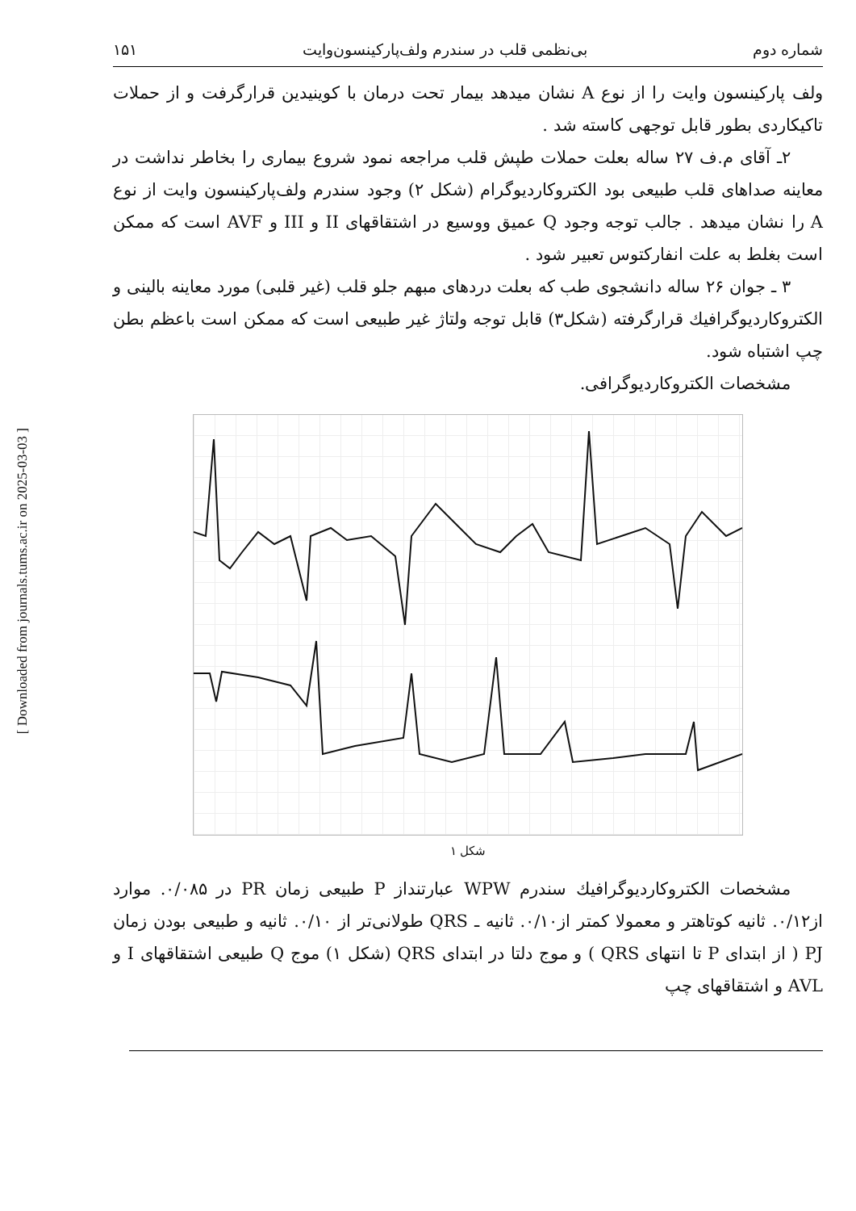[ Downloaded from journals.tums.ac.ir on 2025-03-03 ]
شماره دوم بی‌نظمی قلب در سندرم ولف‌پارکینسون‌وایت ۱۵۱
ولف پارکینسون وایت را از نوع A نشان میدهد بیمار تحت درمان با کوینیدین قرارگرفت و از حملات تاکیکاردی بطور قابل توجهی کاسته شد .
۲ـ آقای م.ف ۲۷ ساله بعلت حملات طپش قلب مراجعه نمود شروع بیماری را بخاطر نداشت در معاینه صداهای قلب طبیعی بود الکتروکاردیوگرام (شکل ۲) وجود سندرم ولف‌پارکینسون وایت از نوع A را نشان میدهد . جالب توجه وجود Q عمیق ووسیع در اشتقاقهای II و III و AVF است که ممکن است بغلط به علت انفارکتوس تعبیر شود .
۳ ـ جوان ۲۶ ساله دانشجوی طب که بعلت دردهای مبهم جلو قلب (غیر قلبی) مورد معاینه بالینی و الکتروکاردیوگرافیك قرارگرفته (شکل۳) قابل توجه ولتاژ غیر طبیعی است که ممکن است باعظم بطن چپ اشتباه شود.
مشخصات الکتروکاردیوگرافی.
شکل ۱
مشخصات الکتروکاردیوگرافیك سندرم WPW عبارتنداز P طبیعی زمان PR در ۰/۰۸۵. موارد از۰/۱۲. ثانیه کوتاهتر و معمولا کمتر از۰/۱۰. ثانیه ـ QRS طولانی‌تر از ۰/۱۰. ثانیه و طبیعی بودن زمان PJ ( از ابتدای P تا انتهای QRS ) و موج دلتا در ابتدای QRS (شکل ۱) موج Q طبیعی اشتقاقهای I و AVL و اشتقاقهای چپ